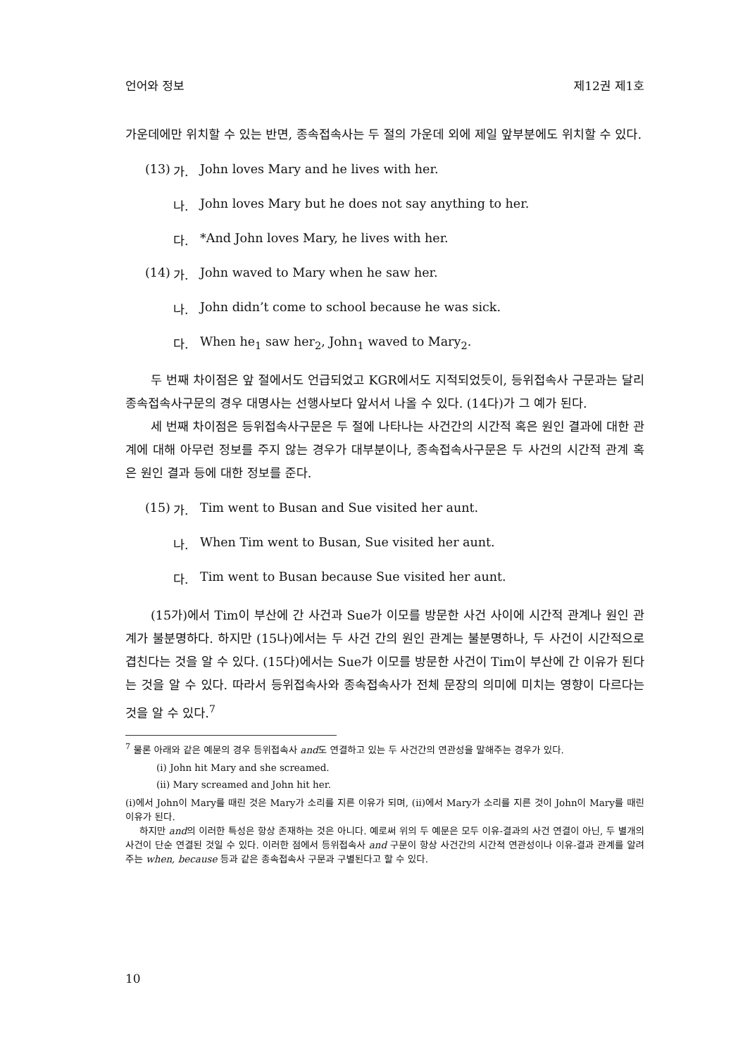언어와 정보 제12권 제1호
가운데에만 위치할 수 있는 반면, 종속접속사는 두 절의 가운데 외에 제일 앞부분에도 위치할 수 있다.
(13) 가. John loves Mary and he lives with her.
나. John loves Mary but he does not say anything to her.
다. *And John loves Mary, he lives with her.
(14) 가. John waved to Mary when he saw her.
나. John didn’t come to school because he was sick.
다. When he<sub>1</sub> saw her<sub>2</sub>, John<sub>1</sub> waved to Mary<sub>2</sub>.
두 번째 차이점은 앞 절에서도 언급되었고 KGR에서도 지적되었듯이, 등위접속사 구문과는 달리 종속접속사구문의 경우 대명사는 선행사보다 앞서서 나올 수 있다. (14다)가 그 예가 된다.
세 번째 차이점은 등위접속사구문은 두 절에 나타나는 사건간의 시간적 혹은 원인 결과에 대한 관계에 대해 아무런 정보를 주지 않는 경우가 대부분이나, 종속접속사구문은 두 사건의 시간적 관계 혹은 원인 결과 등에 대한 정보를 준다.
(15) 가. Tim went to Busan and Sue visited her aunt.
나. When Tim went to Busan, Sue visited her aunt.
다. Tim went to Busan because Sue visited her aunt.
(15가)에서 Tim이 부산에 간 사건과 Sue가 이모를 방문한 사건 사이에 시간적 관계나 원인 관계가 불분명하다. 하지만 (15나)에서는 두 사건 간의 원인 관계는 불분명하나, 두 사건이 시간적으로 겹친다는 것을 알 수 있다. (15다)에서는 Sue가 이모를 방문한 사건이 Tim이 부산에 간 이유가 된다는 것을 알 수 있다. 따라서 등위접속사와 종속접속사가 전체 문장의 의미에 미치는 영향이 다르다는 것을 알 수 있다.<sup>7</sup>
<sup>7</sup> 물론 아래와 같은 예문의 경우 등위접속사 and도 연결하고 있는 두 사건간의 연관성을 말해주는 경우가 있다.
(i) John hit Mary and she screamed.
(ii) Mary screamed and John hit her.
(i)에서 John이 Mary를 때린 것은 Mary가 소리를 지른 이유가 되며, (ii)에서 Mary가 소리를 지른 것이 John이 Mary를 때린 이유가 된다.
하지만 and의 이러한 특성은 항상 존재하는 것은 아니다. 예로써 위의 두 예문은 모두 이유-결과의 사건 연결이 아닌, 두 별개의 사건이 단순 연결된 것일 수 있다. 이러한 점에서 등위접속사 and 구문이 항상 사건간의 시간적 연관성이나 이유-결과 관계를 알려주는 when, because 등과 같은 종속접속사 구문과 구별된다고 할 수 있다.
10